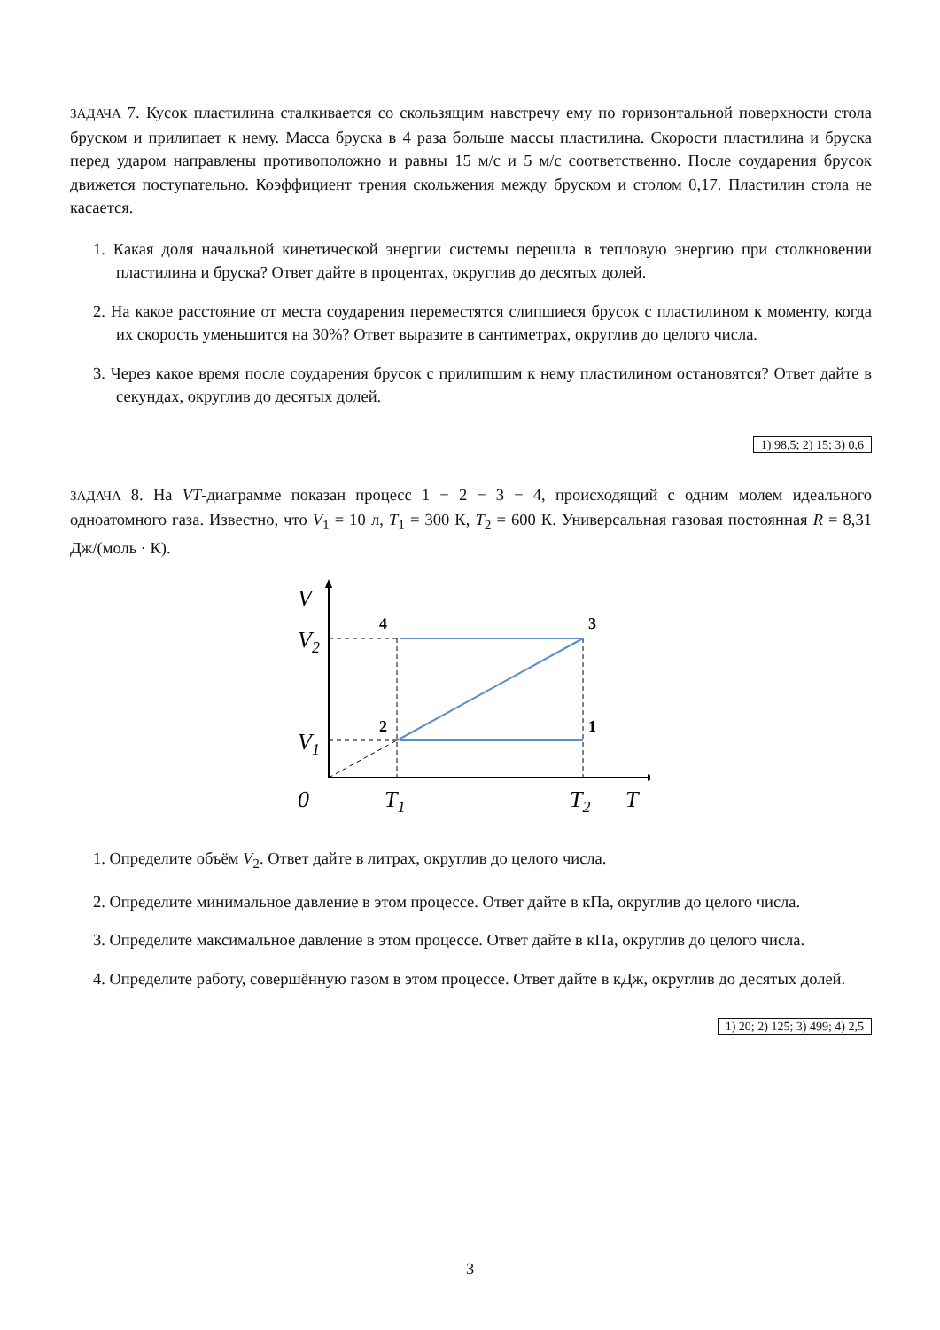ЗАДАЧА 7. Кусок пластилина сталкивается со скользящим навстречу ему по горизонтальной поверхности стола бруском и прилипает к нему. Масса бруска в 4 раза больше массы пластилина. Скорости пластилина и бруска перед ударом направлены противоположно и равны 15 м/с и 5 м/с соответственно. После соударения брусок движется поступательно. Коэффициент трения скольжения между бруском и столом 0,17. Пластилин стола не касается.
1. Какая доля начальной кинетической энергии системы перешла в тепловую энергию при столкновении пластилина и бруска? Ответ дайте в процентах, округлив до десятых долей.
2. На какое расстояние от места соударения переместятся слипшиеся брусок с пластилином к моменту, когда их скорость уменьшится на 30%? Ответ выразите в сантиметрах, округлив до целого числа.
3. Через какое время после соударения брусок с прилипшим к нему пластилином остановятся? Ответ дайте в секундах, округлив до десятых долей.
1) 98,5; 2) 15; 3) 0,6
ЗАДАЧА 8. На VT-диаграмме показан процесс 1 − 2 − 3 − 4, происходящий с одним молем идеального одноатомного газа. Известно, что V<sub>1</sub> = 10 л, T<sub>1</sub> = 300 К, T<sub>2</sub> = 600 К. Универсальная газовая постоянная R = 8,31 Дж/(моль · К).
V
V2
V1
0
T1
T2
T
4
3
2
1
1. Определите объём V<sub>2</sub>. Ответ дайте в литрах, округлив до целого числа.
2. Определите минимальное давление в этом процессе. Ответ дайте в кПа, округлив до целого числа.
3. Определите максимальное давление в этом процессе. Ответ дайте в кПа, округлив до целого числа.
4. Определите работу, совершённую газом в этом процессе. Ответ дайте в кДж, округлив до десятых долей.
1) 20; 2) 125; 3) 499; 4) 2,5
3